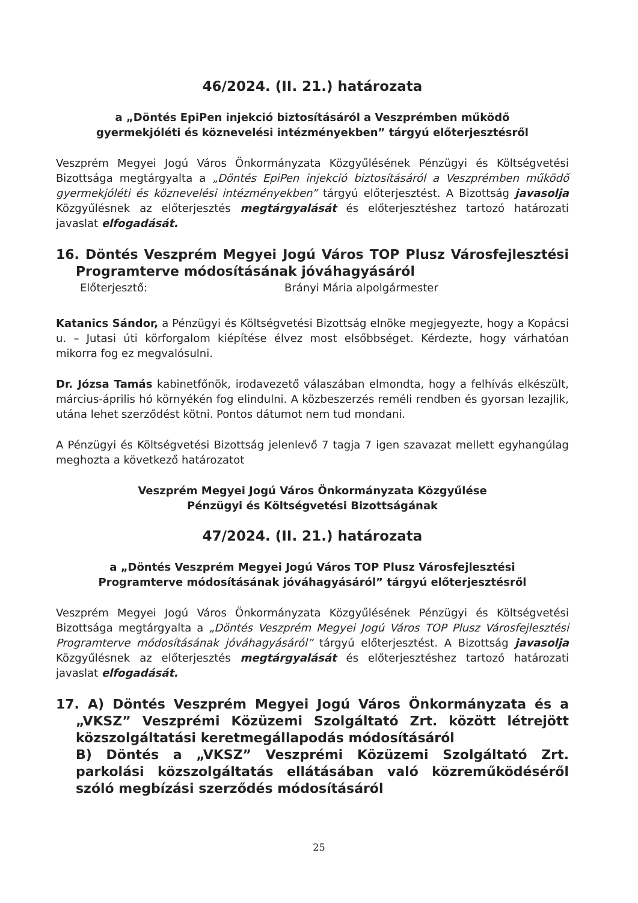46/2024. (II. 21.) határozata
a „Döntés EpiPen injekció biztosításáról a Veszprémben működő
gyermekjóléti és köznevelési intézményekben” tárgyú előterjesztésről
Veszprém Megyei Jogú Város Önkormányzata Közgyűlésének Pénzügyi és Költségvetési Bizottsága megtárgyalta a „Döntés EpiPen injekció biztosításáról a Veszprémben működő gyermekjóléti és köznevelési intézményekben” tárgyú előterjesztést. A Bizottság javasolja Közgyűlésnek az előterjesztés megtárgyalását és előterjesztéshez tartozó határozati javaslat elfogadását.
16. Döntés Veszprém Megyei Jogú Város TOP Plusz Városfejlesztési Programterve módosításának jóváhagyásáról
Előterjesztő: Brányi Mária alpolgármester
Katanics Sándor, a Pénzügyi és Költségvetési Bizottság elnöke megjegyezte, hogy a Kopácsi u. – Jutasi úti körforgalom kiépítése élvez most elsőbbséget. Kérdezte, hogy várhatóan mikorra fog ez megvalósulni.
Dr. Józsa Tamás kabinetfőnök, irodavezető válaszában elmondta, hogy a felhívás elkészült, március-április hó környékén fog elindulni. A közbeszerzés reméli rendben és gyorsan lezajlik, utána lehet szerződést kötni. Pontos dátumot nem tud mondani.
A Pénzügyi és Költségvetési Bizottság jelenlevő 7 tagja 7 igen szavazat mellett egyhangúlag meghozta a következő határozatot
Veszprém Megyei Jogú Város Önkormányzata Közgyűlése
Pénzügyi és Költségvetési Bizottságának
47/2024. (II. 21.) határozata
a „Döntés Veszprém Megyei Jogú Város TOP Plusz Városfejlesztési
Programterve módosításának jóváhagyásáról” tárgyú előterjesztésről
Veszprém Megyei Jogú Város Önkormányzata Közgyűlésének Pénzügyi és Költségvetési Bizottsága megtárgyalta a „Döntés Veszprém Megyei Jogú Város TOP Plusz Városfejlesztési Programterve módosításának jóváhagyásáról” tárgyú előterjesztést. A Bizottság javasolja Közgyűlésnek az előterjesztés megtárgyalását és előterjesztéshez tartozó határozati javaslat elfogadását.
17. A) Döntés Veszprém Megyei Jogú Város Önkormányzata és a „VKSZ” Veszprémi Közüzemi Szolgáltató Zrt. között létrejött közszolgáltatási keretmegállapodás módosításáról
B) Döntés a „VKSZ” Veszprémi Közüzemi Szolgáltató Zrt. parkolási közszolgáltatás ellátásában való közreműködéséről szóló megbízási szerződés módosításáról
25